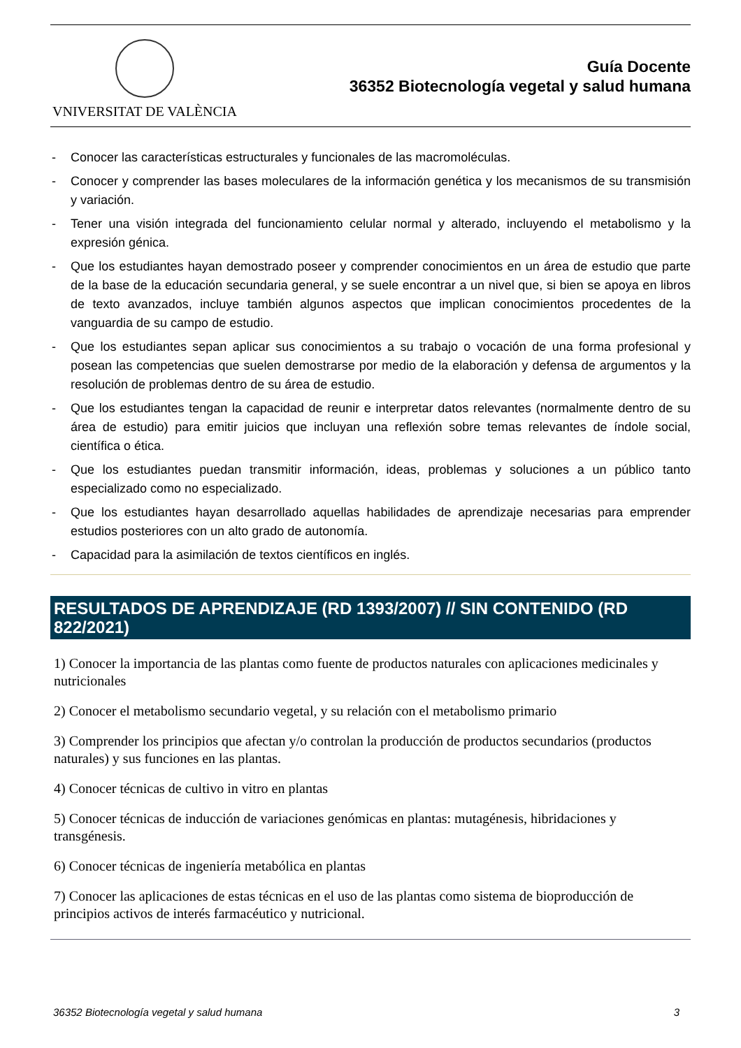VNIVERSITAT DE VALÈNCIA
Guía Docente
36352 Biotecnología vegetal y salud humana
- Conocer las características estructurales y funcionales de las macromoléculas.
- Conocer y comprender las bases moleculares de la información genética y los mecanismos de su transmisión y variación.
- Tener una visión integrada del funcionamiento celular normal y alterado, incluyendo el metabolismo y la expresión génica.
- Que los estudiantes hayan demostrado poseer y comprender conocimientos en un área de estudio que parte de la base de la educación secundaria general, y se suele encontrar a un nivel que, si bien se apoya en libros de texto avanzados, incluye también algunos aspectos que implican conocimientos procedentes de la vanguardia de su campo de estudio.
- Que los estudiantes sepan aplicar sus conocimientos a su trabajo o vocación de una forma profesional y posean las competencias que suelen demostrarse por medio de la elaboración y defensa de argumentos y la resolución de problemas dentro de su área de estudio.
- Que los estudiantes tengan la capacidad de reunir e interpretar datos relevantes (normalmente dentro de su área de estudio) para emitir juicios que incluyan una reflexión sobre temas relevantes de índole social, científica o ética.
- Que los estudiantes puedan transmitir información, ideas, problemas y soluciones a un público tanto especializado como no especializado.
- Que los estudiantes hayan desarrollado aquellas habilidades de aprendizaje necesarias para emprender estudios posteriores con un alto grado de autonomía.
- Capacidad para la asimilación de textos científicos en inglés.
RESULTADOS DE APRENDIZAJE (RD 1393/2007) // SIN CONTENIDO (RD 822/2021)
1) Conocer la importancia de las plantas como fuente de productos naturales con aplicaciones medicinales y nutricionales
2) Conocer el metabolismo secundario vegetal, y su relación con el metabolismo primario
3) Comprender los principios que afectan y/o controlan la producción de productos secundarios (productos naturales) y sus funciones en las plantas.
4) Conocer técnicas de cultivo in vitro en plantas
5) Conocer técnicas de inducción de variaciones genómicas en plantas: mutagénesis, hibridaciones y transgénesis.
6) Conocer técnicas de ingeniería metabólica en plantas
7) Conocer las aplicaciones de estas técnicas en el uso de las plantas como sistema de bioproducción de principios activos de interés farmacéutico y nutricional.
36352 Biotecnología vegetal y salud humana 3